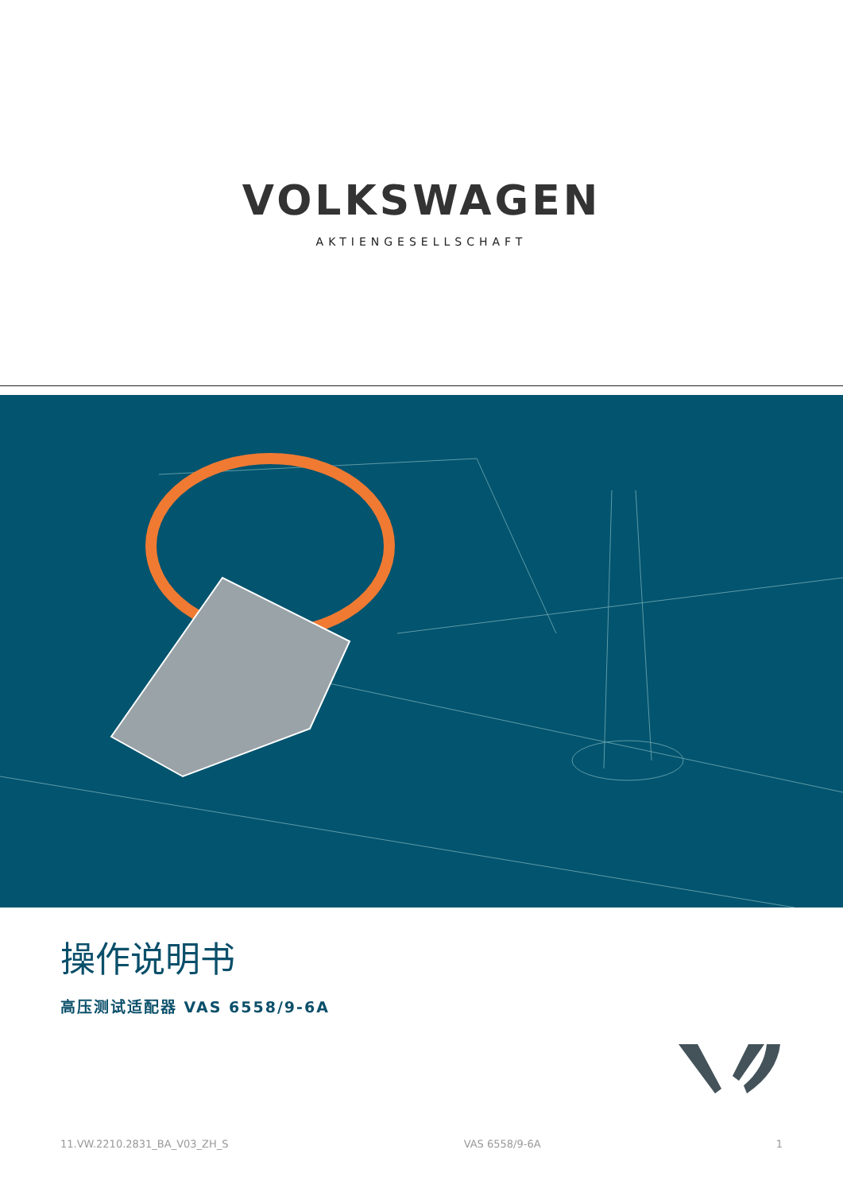VOLKSWAGEN
AKTIENGESELLSCHAFT
操作说明书
高压测试适配器 VAS 6558/9-6A
11.VW.2210.2831_BA_V03_ZH_S VAS 6558/9-6A 1